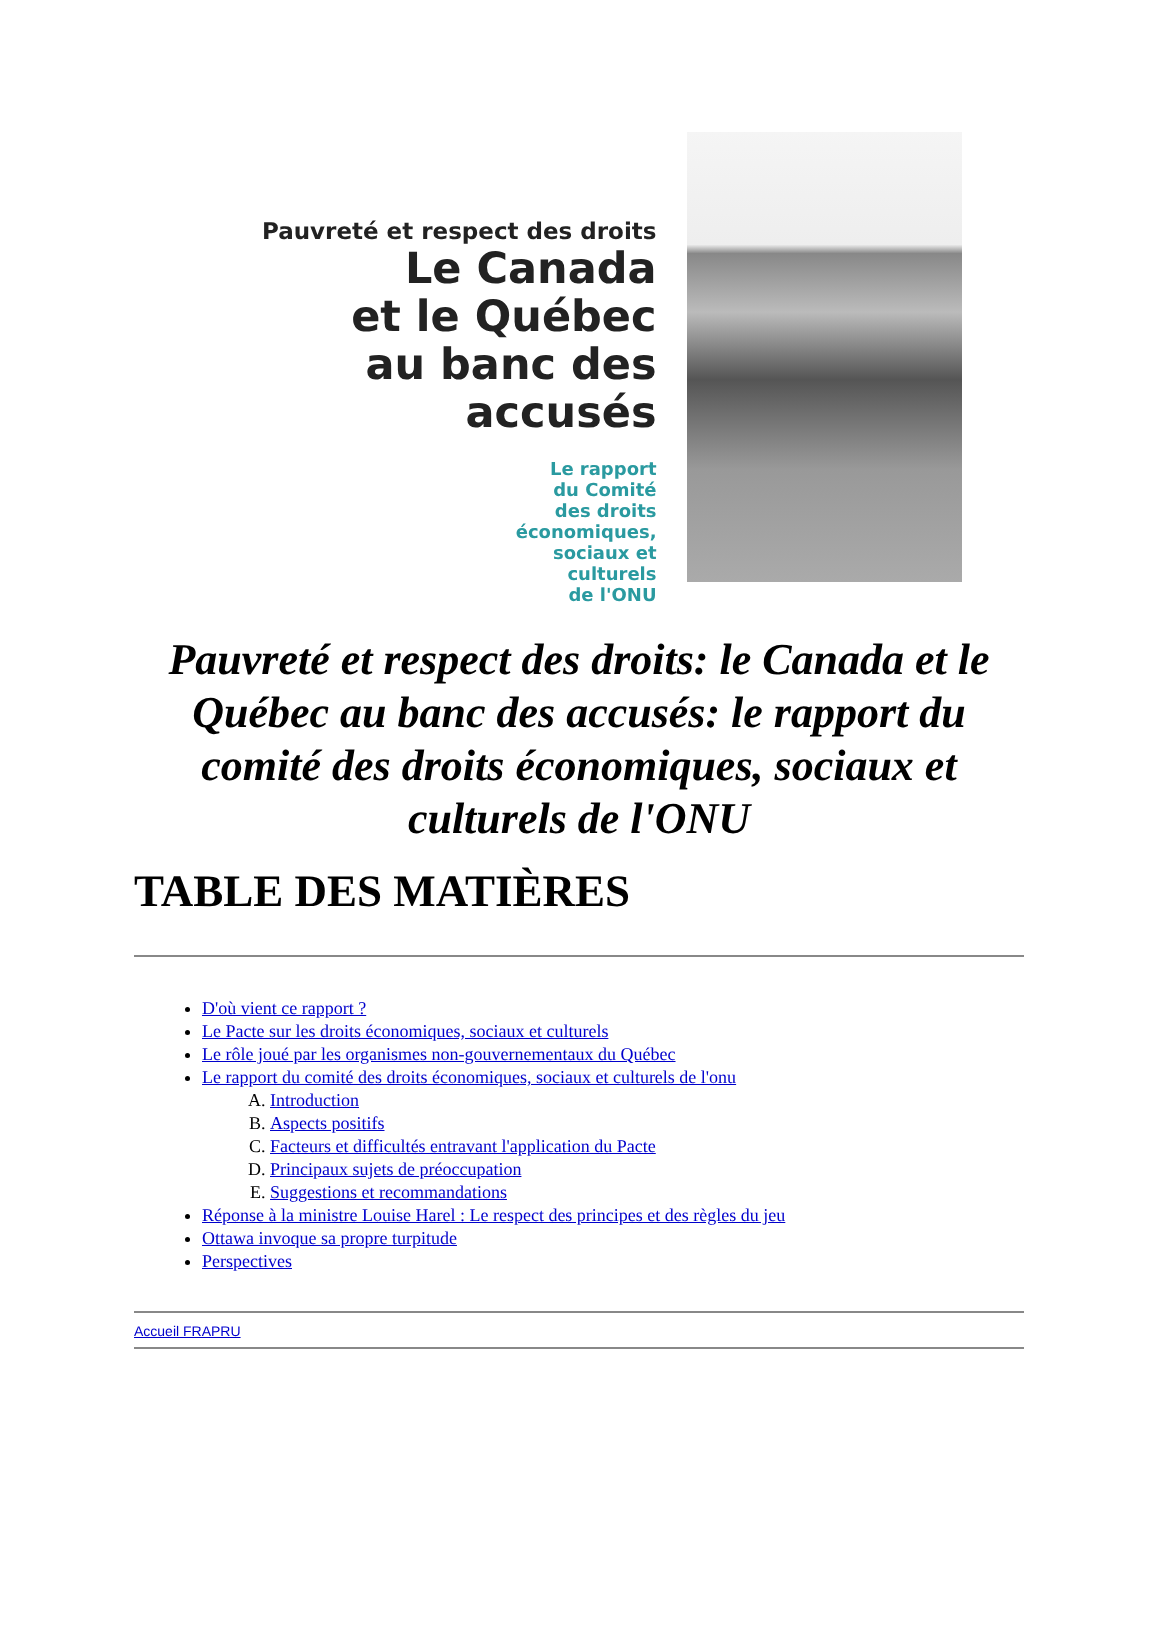Pauvreté et respect des droits
Le Canada
et le Québec
au banc des accusés
Le rapport
du Comité
des droits
économiques,
sociaux et
culturels
de l'ONU
Pauvreté et respect des droits: le Canada et le Québec au banc des accusés: le rapport du comité des droits économiques, sociaux et culturels de l'ONU
TABLE DES MATIÈRES
D'où vient ce rapport ?
Le Pacte sur les droits économiques, sociaux et culturels
Le rôle joué par les organismes non-gouvernementaux du Québec
Le rapport du comité des droits économiques, sociaux et culturels de l'onu
A. Introduction
B. Aspects positifs
C. Facteurs et difficultés entravant l'application du Pacte
D. Principaux sujets de préoccupation
E. Suggestions et recommandations
Réponse à la ministre Louise Harel : Le respect des principes et des règles du jeu
Ottawa invoque sa propre turpitude
Perspectives
Accueil FRAPRU